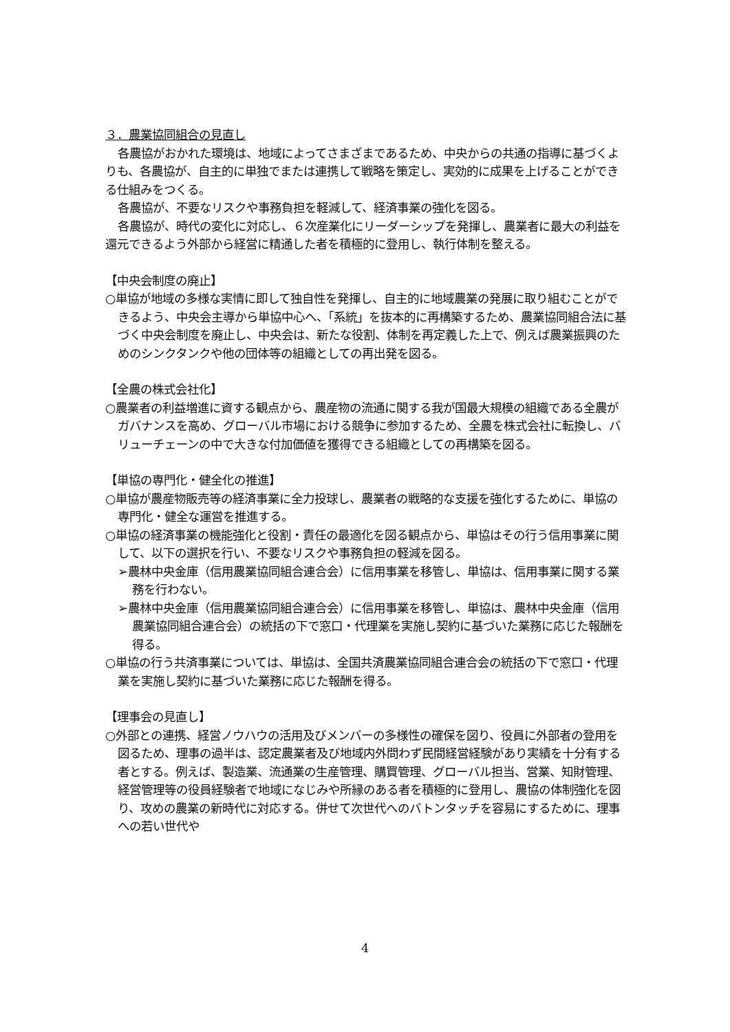３．農業協同組合の見直し
各農協がおかれた環境は、地域によってさまざまであるため、中央からの共通の指導に基づくよりも、各農協が、自主的に単独でまたは連携して戦略を策定し、実効的に成果を上げることができる仕組みをつくる。
各農協が、不要なリスクや事務負担を軽減して、経済事業の強化を図る。
各農協が、時代の変化に対応し、６次産業化にリーダーシップを発揮し、農業者に最大の利益を還元できるよう外部から経営に精通した者を積極的に登用し、執行体制を整える。
【中央会制度の廃止】
○単協が地域の多様な実情に即して独自性を発揮し、自主的に地域農業の発展に取り組むことができるよう、中央会主導から単協中心へ、「系統」を抜本的に再構築するため、農業協同組合法に基づく中央会制度を廃止し、中央会は、新たな役割、体制を再定義した上で、例えば農業振興のためのシンクタンクや他の団体等の組織としての再出発を図る。
【全農の株式会社化】
○農業者の利益増進に資する観点から、農産物の流通に関する我が国最大規模の組織である全農がガバナンスを高め、グローバル市場における競争に参加するため、全農を株式会社に転換し、バリューチェーンの中で大きな付加価値を獲得できる組織としての再構築を図る。
【単協の専門化・健全化の推進】
○単協が農産物販売等の経済事業に全力投球し、農業者の戦略的な支援を強化するために、単協の専門化・健全な運営を推進する。
○単協の経済事業の機能強化と役割・責任の最適化を図る観点から、単協はその行う信用事業に関して、以下の選択を行い、不要なリスクや事務負担の軽減を図る。
➢農林中央金庫（信用農業協同組合連合会）に信用事業を移管し、単協は、信用事業に関する業務を行わない。
➢農林中央金庫（信用農業協同組合連合会）に信用事業を移管し、単協は、農林中央金庫（信用農業協同組合連合会）の統括の下で窓口・代理業を実施し契約に基づいた業務に応じた報酬を得る。
○単協の行う共済事業については、単協は、全国共済農業協同組合連合会の統括の下で窓口・代理業を実施し契約に基づいた業務に応じた報酬を得る。
【理事会の見直し】
○外部との連携、経営ノウハウの活用及びメンバーの多様性の確保を図り、役員に外部者の登用を図るため、理事の過半は、認定農業者及び地域内外問わず民間経営経験があり実績を十分有する者とする。例えば、製造業、流通業の生産管理、購買管理、グローバル担当、営業、知財管理、経営管理等の役員経験者で地域になじみや所縁のある者を積極的に登用し、農協の体制強化を図り、攻めの農業の新時代に対応する。併せて次世代へのバトンタッチを容易にするために、理事への若い世代や
4